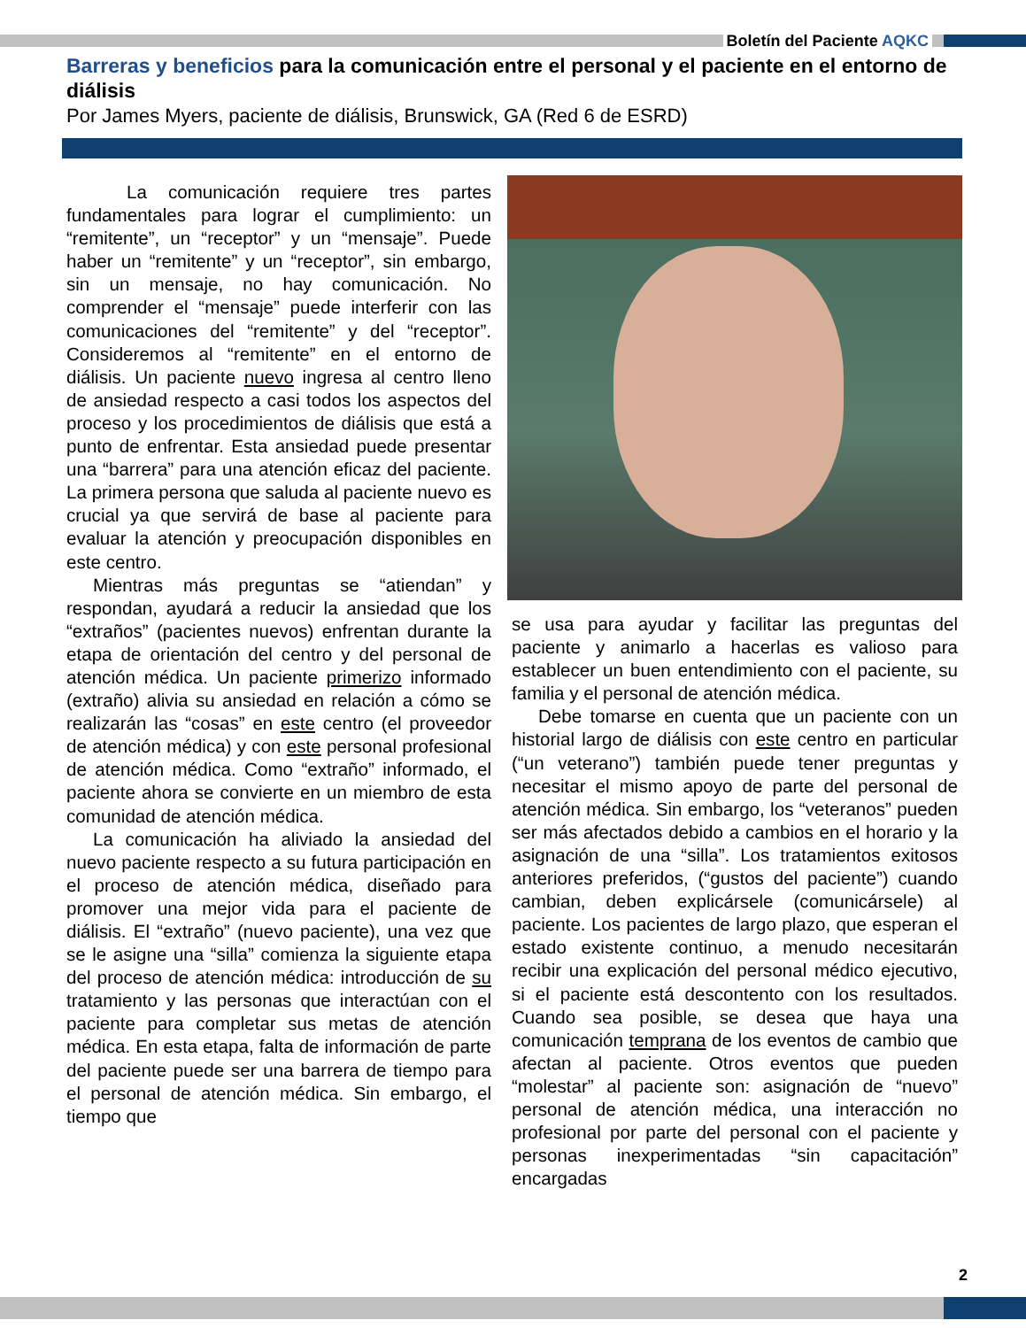Boletín del Paciente AQKC
Barreras y beneficios para la comunicación entre el personal y el paciente en el entorno de diálisis
Por James Myers, paciente de diálisis, Brunswick, GA (Red 6 de ESRD)
La comunicación requiere tres partes fundamentales para lograr el cumplimiento: un “remitente”, un “receptor” y un “mensaje”. Puede haber un “remitente” y un “receptor”, sin embargo, sin un mensaje, no hay comunicación. No comprender el “mensaje” puede interferir con las comunicaciones del “remitente” y del “receptor”. Consideremos al “remitente” en el entorno de diálisis. Un paciente nuevo ingresa al centro lleno de ansiedad respecto a casi todos los aspectos del proceso y los procedimientos de diálisis que está a punto de enfrentar. Esta ansiedad puede presentar una “barrera” para una atención eficaz del paciente. La primera persona que saluda al paciente nuevo es crucial ya que servirá de base al paciente para evaluar la atención y preocupación disponibles en este centro.
Mientras más preguntas se “atiendan” y respondan, ayudará a reducir la ansiedad que los “extraños” (pacientes nuevos) enfrentan durante la etapa de orientación del centro y del personal de atención médica. Un paciente primerizo informado (extraño) alivia su ansiedad en relación a cómo se realizarán las “cosas” en este centro (el proveedor de atención médica) y con este personal profesional de atención médica. Como “extraño” informado, el paciente ahora se convierte en un miembro de esta comunidad de atención médica.
La comunicación ha aliviado la ansiedad del nuevo paciente respecto a su futura participación en el proceso de atención médica, diseñado para promover una mejor vida para el paciente de diálisis. El “extraño” (nuevo paciente), una vez que se le asigne una “silla” comienza la siguiente etapa del proceso de atención médica: introducción de su tratamiento y las personas que interactúan con el paciente para completar sus metas de atención médica. En esta etapa, falta de información de parte del paciente puede ser una barrera de tiempo para el personal de atención médica. Sin embargo, el tiempo que
se usa para ayudar y facilitar las preguntas del paciente y animarlo a hacerlas es valioso para establecer un buen entendimiento con el paciente, su familia y el personal de atención médica.
Debe tomarse en cuenta que un paciente con un historial largo de diálisis con este centro en particular (“un veterano”) también puede tener preguntas y necesitar el mismo apoyo de parte del personal de atención médica. Sin embargo, los “veteranos” pueden ser más afectados debido a cambios en el horario y la asignación de una “silla”. Los tratamientos exitosos anteriores preferidos, (“gustos del paciente”) cuando cambian, deben explicársele (comunicársele) al paciente. Los pacientes de largo plazo, que esperan el estado existente continuo, a menudo necesitarán recibir una explicación del personal médico ejecutivo, si el paciente está descontento con los resultados. Cuando sea posible, se desea que haya una comunicación temprana de los eventos de cambio que afectan al paciente. Otros eventos que pueden “molestar” al paciente son: asignación de “nuevo” personal de atención médica, una interacción no profesional por parte del personal con el paciente y personas inexperimentadas “sin capacitación” encargadas
2